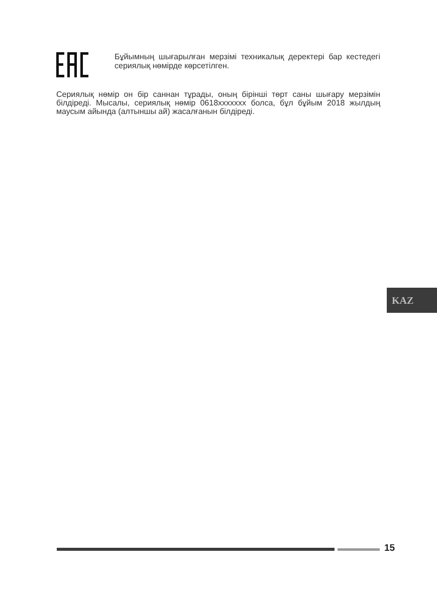Бұйымның шығарылған мерзімі техникалық деректері бар кестедегі сериялық нөмірде көрсетілген.
Сериялық нөмір он бір саннан тұрады, оның бірінші төрт саны шығару мерзімін білдіреді. Мысалы, сериялық нөмір 0618xxxxxxx болса, бұл бұйым 2018 жылдың маусым айында (алтыншы ай) жасалғанын білдіреді.
KAZ
15